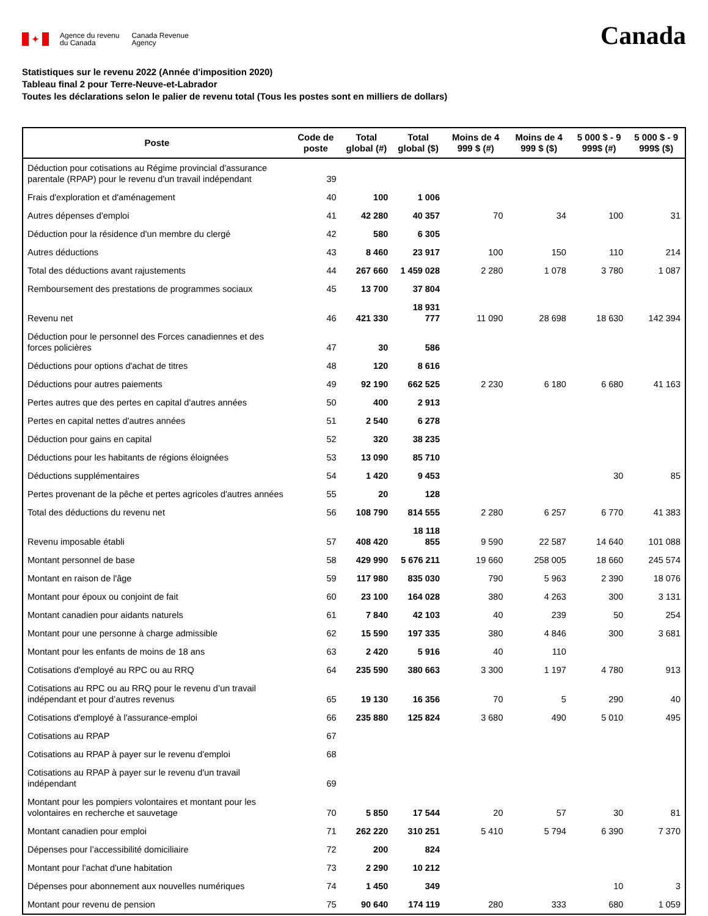✦
Agence du revenu
du Canada
Canada Revenue
Agency
Canada
Statistiques sur le revenu 2022 (Année d'imposition 2020)
Tableau final 2 pour Terre-Neuve-et-Labrador
Toutes les déclarations selon le palier de revenu total (Tous les postes sont en milliers de dollars)
| Poste | Code de poste | Total global (#) | Total global ($) | Moins de 4 999 $ (#) | Moins de 4 999 $ ($) | 5 000 $ - 9 999$ (#) | 5 000 $ - 9 999$ ($) |
| --- | --- | --- | --- | --- | --- | --- | --- |
| Déduction pour cotisations au Régime provincial d'assurance parentale (RPAP) pour le revenu d'un travail indépendant | 39 | | | | | | |
| Frais d'exploration et d'aménagement | 40 | 100 | 1 006 | | | | |
| Autres dépenses d'emploi | 41 | 42 280 | 40 357 | 70 | 34 | 100 | 31 |
| Déduction pour la résidence d'un membre du clergé | 42 | 580 | 6 305 | | | | |
| Autres déductions | 43 | 8 460 | 23 917 | 100 | 150 | 110 | 214 |
| Total des déductions avant rajustements | 44 | 267 660 | 1 459 028 | 2 280 | 1 078 | 3 780 | 1 087 |
| Remboursement des prestations de programmes sociaux | 45 | 13 700 | 37 804 | | | | |
| Revenu net | 46 | 421 330 | 18 931 777 | 11 090 | 28 698 | 18 630 | 142 394 |
| Déduction pour le personnel des Forces canadiennes et des forces policières | 47 | 30 | 586 | | | | |
| Déductions pour options d'achat de titres | 48 | 120 | 8 616 | | | | |
| Déductions pour autres paiements | 49 | 92 190 | 662 525 | 2 230 | 6 180 | 6 680 | 41 163 |
| Pertes autres que des pertes en capital d'autres années | 50 | 400 | 2 913 | | | | |
| Pertes en capital nettes d'autres années | 51 | 2 540 | 6 278 | | | | |
| Déduction pour gains en capital | 52 | 320 | 38 235 | | | | |
| Déductions pour les habitants de régions éloignées | 53 | 13 090 | 85 710 | | | | |
| Déductions supplémentaires | 54 | 1 420 | 9 453 | | | 30 | 85 |
| Pertes provenant de la pêche et pertes agricoles d'autres années | 55 | 20 | 128 | | | | |
| Total des déductions du revenu net | 56 | 108 790 | 814 555 | 2 280 | 6 257 | 6 770 | 41 383 |
| Revenu imposable établi | 57 | 408 420 | 18 118 855 | 9 590 | 22 587 | 14 640 | 101 088 |
| Montant personnel de base | 58 | 429 990 | 5 676 211 | 19 660 | 258 005 | 18 660 | 245 574 |
| Montant en raison de l'âge | 59 | 117 980 | 835 030 | 790 | 5 963 | 2 390 | 18 076 |
| Montant pour époux ou conjoint de fait | 60 | 23 100 | 164 028 | 380 | 4 263 | 300 | 3 131 |
| Montant canadien pour aidants naturels | 61 | 7 840 | 42 103 | 40 | 239 | 50 | 254 |
| Montant pour une personne à charge admissible | 62 | 15 590 | 197 335 | 380 | 4 846 | 300 | 3 681 |
| Montant pour les enfants de moins de 18 ans | 63 | 2 420 | 5 916 | 40 | 110 | | |
| Cotisations d'employé au RPC ou au RRQ | 64 | 235 590 | 380 663 | 3 300 | 1 197 | 4 780 | 913 |
| Cotisations au RPC ou au RRQ pour le revenu d’un travail indépendant et pour d’autres revenus | 65 | 19 130 | 16 356 | 70 | 5 | 290 | 40 |
| Cotisations d'employé à l'assurance-emploi | 66 | 235 880 | 125 824 | 3 680 | 490 | 5 010 | 495 |
| Cotisations au RPAP | 67 | | | | | | |
| Cotisations au RPAP à payer sur le revenu d'emploi | 68 | | | | | | |
| Cotisations au RPAP à payer sur le revenu d'un travail indépendant | 69 | | | | | | |
| Montant pour les pompiers volontaires et montant pour les volontaires en recherche et sauvetage | 70 | 5 850 | 17 544 | 20 | 57 | 30 | 81 |
| Montant canadien pour emploi | 71 | 262 220 | 310 251 | 5 410 | 5 794 | 6 390 | 7 370 |
| Dépenses pour l’accessibilité domiciliaire | 72 | 200 | 824 | | | | |
| Montant pour l'achat d'une habitation | 73 | 2 290 | 10 212 | | | | |
| Dépenses pour abonnement aux nouvelles numériques | 74 | 1 450 | 349 | | | 10 | 3 |
| Montant pour revenu de pension | 75 | 90 640 | 174 119 | 280 | 333 | 680 | 1 059 |